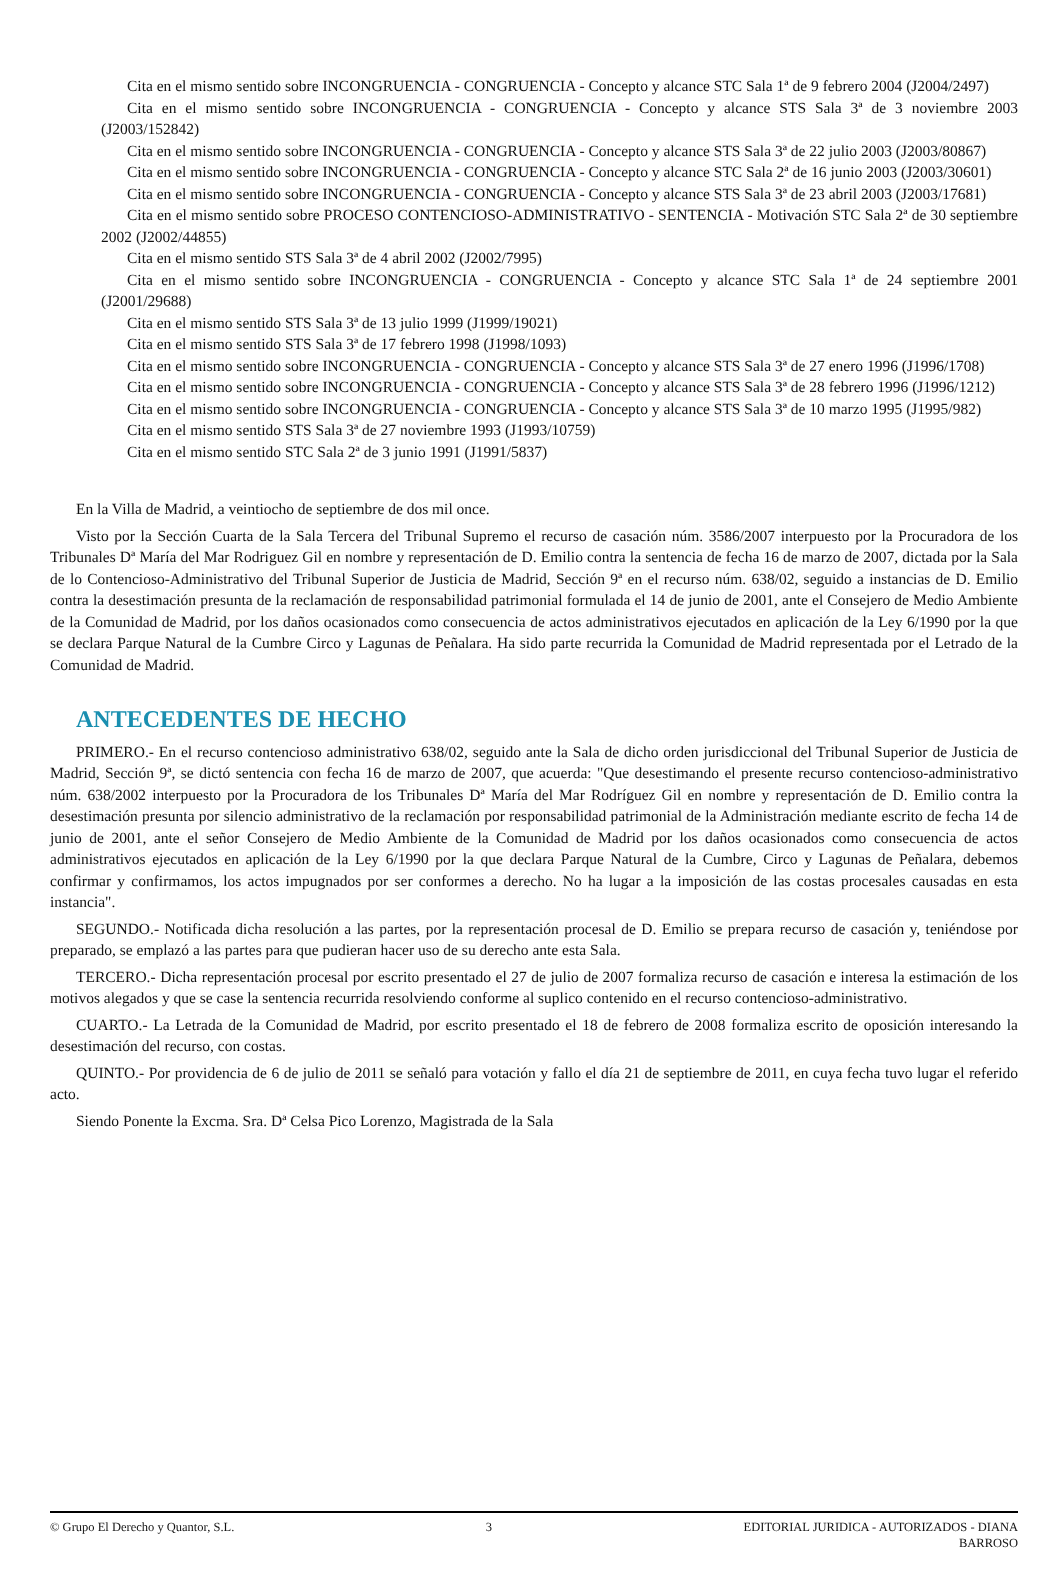Cita en el mismo sentido sobre INCONGRUENCIA - CONGRUENCIA - Concepto y alcance STC Sala 1ª de 9 febrero 2004 (J2004/2497)
Cita en el mismo sentido sobre INCONGRUENCIA - CONGRUENCIA - Concepto y alcance STS Sala 3ª de 3 noviembre 2003 (J2003/152842)
Cita en el mismo sentido sobre INCONGRUENCIA - CONGRUENCIA - Concepto y alcance STS Sala 3ª de 22 julio 2003 (J2003/80867)
Cita en el mismo sentido sobre INCONGRUENCIA - CONGRUENCIA - Concepto y alcance STC Sala 2ª de 16 junio 2003 (J2003/30601)
Cita en el mismo sentido sobre INCONGRUENCIA - CONGRUENCIA - Concepto y alcance STS Sala 3ª de 23 abril 2003 (J2003/17681)
Cita en el mismo sentido sobre PROCESO CONTENCIOSO-ADMINISTRATIVO - SENTENCIA - Motivación STC Sala 2ª de 30 septiembre 2002 (J2002/44855)
Cita en el mismo sentido STS Sala 3ª de 4 abril 2002 (J2002/7995)
Cita en el mismo sentido sobre INCONGRUENCIA - CONGRUENCIA - Concepto y alcance STC Sala 1ª de 24 septiembre 2001 (J2001/29688)
Cita en el mismo sentido STS Sala 3ª de 13 julio 1999 (J1999/19021)
Cita en el mismo sentido STS Sala 3ª de 17 febrero 1998 (J1998/1093)
Cita en el mismo sentido sobre INCONGRUENCIA - CONGRUENCIA - Concepto y alcance STS Sala 3ª de 27 enero 1996 (J1996/1708)
Cita en el mismo sentido sobre INCONGRUENCIA - CONGRUENCIA - Concepto y alcance STS Sala 3ª de 28 febrero 1996 (J1996/1212)
Cita en el mismo sentido sobre INCONGRUENCIA - CONGRUENCIA - Concepto y alcance STS Sala 3ª de 10 marzo 1995 (J1995/982)
Cita en el mismo sentido STS Sala 3ª de 27 noviembre 1993 (J1993/10759)
Cita en el mismo sentido STC Sala 2ª de 3 junio 1991 (J1991/5837)
En la Villa de Madrid, a veintiocho de septiembre de dos mil once.
Visto por la Sección Cuarta de la Sala Tercera del Tribunal Supremo el recurso de casación núm. 3586/2007 interpuesto por la Procuradora de los Tribunales Dª María del Mar Rodriguez Gil en nombre y representación de D. Emilio contra la sentencia de fecha 16 de marzo de 2007, dictada por la Sala de lo Contencioso-Administrativo del Tribunal Superior de Justicia de Madrid, Sección 9ª en el recurso núm. 638/02, seguido a instancias de D. Emilio contra la desestimación presunta de la reclamación de responsabilidad patrimonial formulada el 14 de junio de 2001, ante el Consejero de Medio Ambiente de la Comunidad de Madrid, por los daños ocasionados como consecuencia de actos administrativos ejecutados en aplicación de la Ley 6/1990 por la que se declara Parque Natural de la Cumbre Circo y Lagunas de Peñalara. Ha sido parte recurrida la Comunidad de Madrid representada por el Letrado de la Comunidad de Madrid.
ANTECEDENTES DE HECHO
PRIMERO.- En el recurso contencioso administrativo 638/02, seguido ante la Sala de dicho orden jurisdiccional del Tribunal Superior de Justicia de Madrid, Sección 9ª, se dictó sentencia con fecha 16 de marzo de 2007, que acuerda: "Que desestimando el presente recurso contencioso-administrativo núm. 638/2002 interpuesto por la Procuradora de los Tribunales Dª María del Mar Rodríguez Gil en nombre y representación de D. Emilio contra la desestimación presunta por silencio administrativo de la reclamación por responsabilidad patrimonial de la Administración mediante escrito de fecha 14 de junio de 2001, ante el señor Consejero de Medio Ambiente de la Comunidad de Madrid por los daños ocasionados como consecuencia de actos administrativos ejecutados en aplicación de la Ley 6/1990 por la que declara Parque Natural de la Cumbre, Circo y Lagunas de Peñalara, debemos confirmar y confirmamos, los actos impugnados por ser conformes a derecho. No ha lugar a la imposición de las costas procesales causadas en esta instancia".
SEGUNDO.- Notificada dicha resolución a las partes, por la representación procesal de D. Emilio se prepara recurso de casación y, teniéndose por preparado, se emplazó a las partes para que pudieran hacer uso de su derecho ante esta Sala.
TERCERO.- Dicha representación procesal por escrito presentado el 27 de julio de 2007 formaliza recurso de casación e interesa la estimación de los motivos alegados y que se case la sentencia recurrida resolviendo conforme al suplico contenido en el recurso contencioso-administrativo.
CUARTO.- La Letrada de la Comunidad de Madrid, por escrito presentado el 18 de febrero de 2008 formaliza escrito de oposición interesando la desestimación del recurso, con costas.
QUINTO.- Por providencia de 6 de julio de 2011 se señaló para votación y fallo el día 21 de septiembre de 2011, en cuya fecha tuvo lugar el referido acto.
Siendo Ponente la Excma. Sra. Dª Celsa Pico Lorenzo, Magistrada de la Sala
© Grupo El Derecho y Quantor, S.L. 3 EDITORIAL JURIDICA - AUTORIZADOS - DIANA
BARROSO